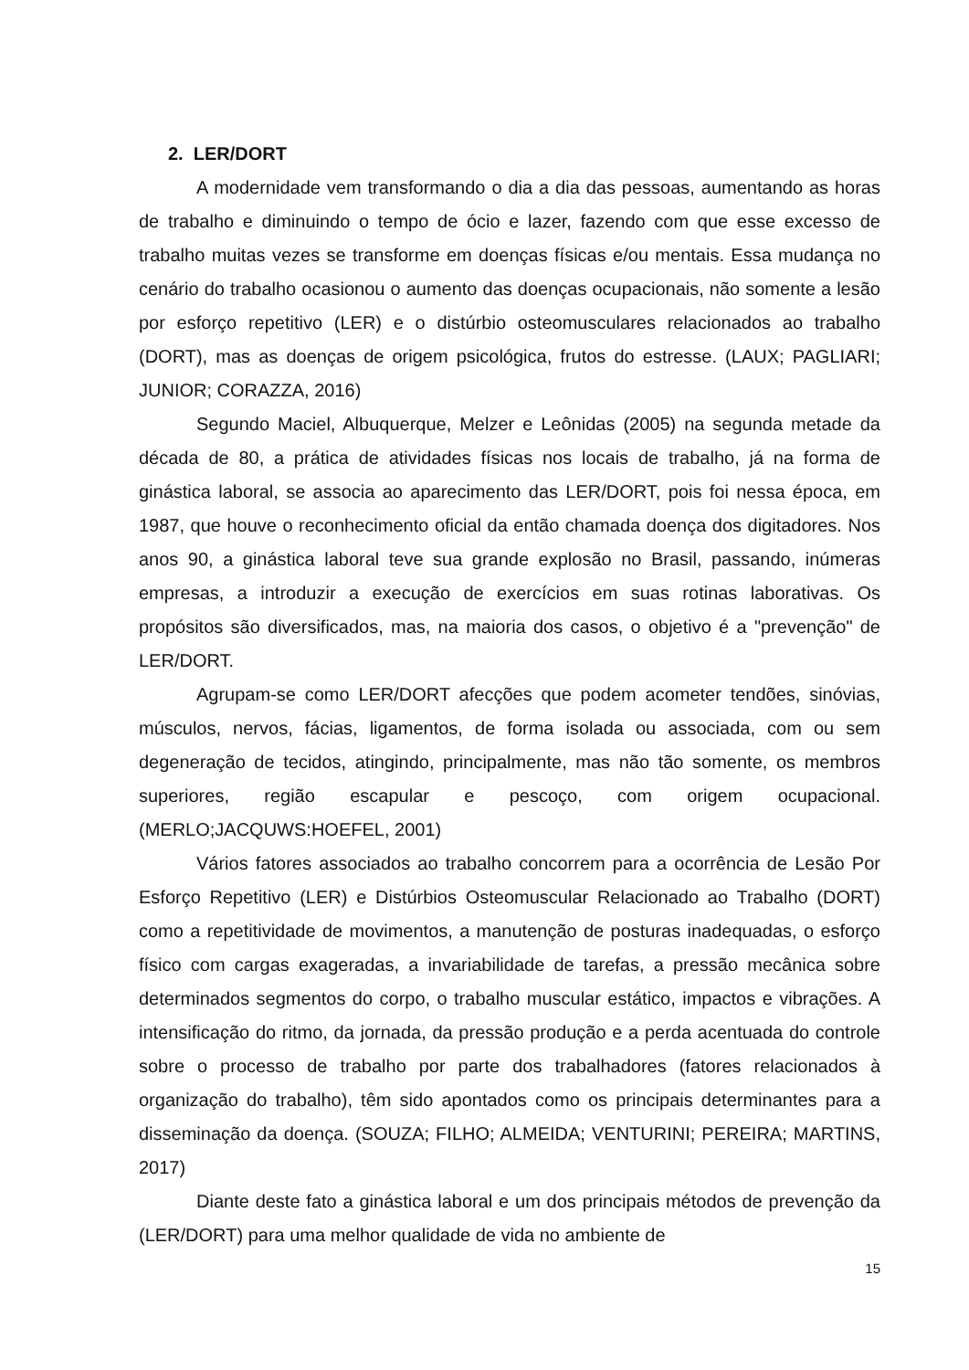2. LER/DORT
A modernidade vem transformando o dia a dia das pessoas, aumentando as horas de trabalho e diminuindo o tempo de ócio e lazer, fazendo com que esse excesso de trabalho muitas vezes se transforme em doenças físicas e/ou mentais. Essa mudança no cenário do trabalho ocasionou o aumento das doenças ocupacionais, não somente a lesão por esforço repetitivo (LER) e o distúrbio osteomusculares relacionados ao trabalho (DORT), mas as doenças de origem psicológica, frutos do estresse. (LAUX; PAGLIARI; JUNIOR; CORAZZA, 2016)
Segundo Maciel, Albuquerque, Melzer e Leônidas (2005) na segunda metade da década de 80, a prática de atividades físicas nos locais de trabalho, já na forma de ginástica laboral, se associa ao aparecimento das LER/DORT, pois foi nessa época, em 1987, que houve o reconhecimento oficial da então chamada doença dos digitadores. Nos anos 90, a ginástica laboral teve sua grande explosão no Brasil, passando, inúmeras empresas, a introduzir a execução de exercícios em suas rotinas laborativas. Os propósitos são diversificados, mas, na maioria dos casos, o objetivo é a "prevenção" de LER/DORT.
Agrupam-se como LER/DORT afecções que podem acometer tendões, sinóvias, músculos, nervos, fácias, ligamentos, de forma isolada ou associada, com ou sem degeneração de tecidos, atingindo, principalmente, mas não tão somente, os membros superiores, região escapular e pescoço, com origem ocupacional. (MERLO;JACQUWS:HOEFEL, 2001)
Vários fatores associados ao trabalho concorrem para a ocorrência de Lesão Por Esforço Repetitivo (LER) e Distúrbios Osteomuscular Relacionado ao Trabalho (DORT) como a repetitividade de movimentos, a manutenção de posturas inadequadas, o esforço físico com cargas exageradas, a invariabilidade de tarefas, a pressão mecânica sobre determinados segmentos do corpo, o trabalho muscular estático, impactos e vibrações. A intensificação do ritmo, da jornada, da pressão produção e a perda acentuada do controle sobre o processo de trabalho por parte dos trabalhadores (fatores relacionados à organização do trabalho), têm sido apontados como os principais determinantes para a disseminação da doença. (SOUZA; FILHO; ALMEIDA; VENTURINI; PEREIRA; MARTINS, 2017)
Diante deste fato a ginástica laboral e um dos principais métodos de prevenção da (LER/DORT) para uma melhor qualidade de vida no ambiente de
15